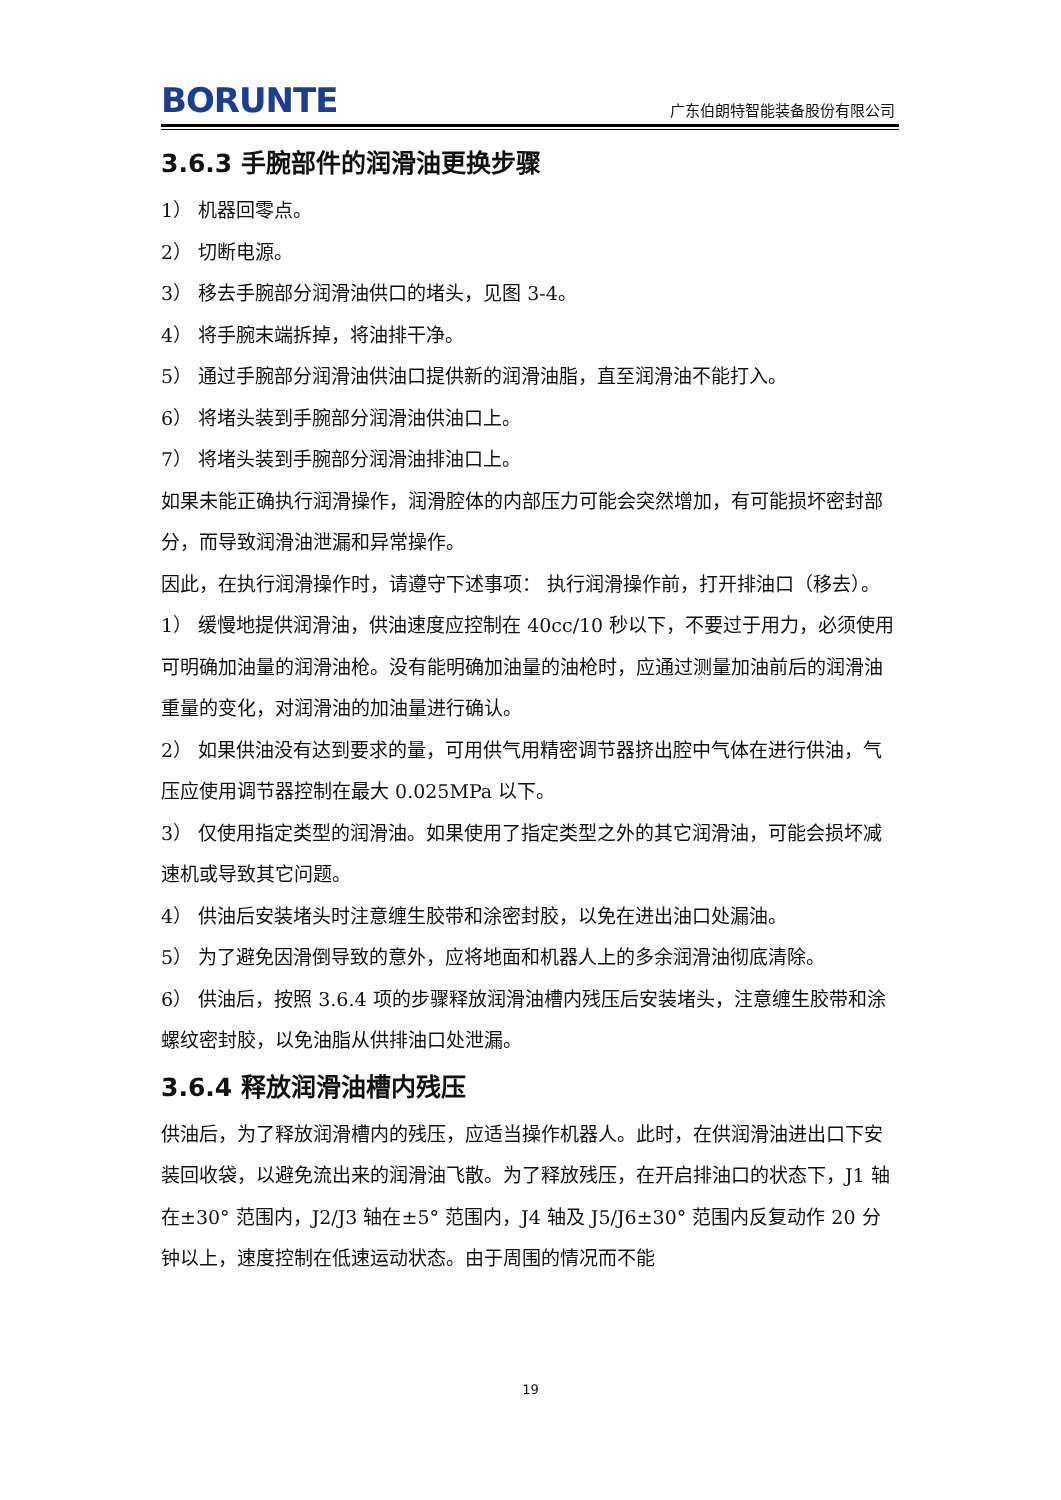BORUNTE 广东伯朗特智能装备股份有限公司
3.6.3 手腕部件的润滑油更换步骤
1） 机器回零点。
2） 切断电源。
3） 移去手腕部分润滑油供口的堵头，见图 3-4。
4） 将手腕末端拆掉，将油排干净。
5） 通过手腕部分润滑油供油口提供新的润滑油脂，直至润滑油不能打入。
6） 将堵头装到手腕部分润滑油供油口上。
7） 将堵头装到手腕部分润滑油排油口上。
如果未能正确执行润滑操作，润滑腔体的内部压力可能会突然增加，有可能损坏密封部分，而导致润滑油泄漏和异常操作。
因此，在执行润滑操作时，请遵守下述事项： 执行润滑操作前，打开排油口（移去）。
1） 缓慢地提供润滑油，供油速度应控制在 40cc/10 秒以下，不要过于用力，必须使用可明确加油量的润滑油枪。没有能明确加油量的油枪时，应通过测量加油前后的润滑油重量的变化，对润滑油的加油量进行确认。
2） 如果供油没有达到要求的量，可用供气用精密调节器挤出腔中气体在进行供油，气压应使用调节器控制在最大 0.025MPa 以下。
3） 仅使用指定类型的润滑油。如果使用了指定类型之外的其它润滑油，可能会损坏减速机或导致其它问题。
4） 供油后安装堵头时注意缠生胶带和涂密封胶，以免在进出油口处漏油。
5） 为了避免因滑倒导致的意外，应将地面和机器人上的多余润滑油彻底清除。
6） 供油后，按照 3.6.4 项的步骤释放润滑油槽内残压后安装堵头，注意缠生胶带和涂螺纹密封胶，以免油脂从供排油口处泄漏。
3.6.4 释放润滑油槽内残压
供油后，为了释放润滑槽内的残压，应适当操作机器人。此时，在供润滑油进出口下安装回收袋，以避免流出来的润滑油飞散。为了释放残压，在开启排油口的状态下，J1 轴在±30° 范围内，J2/J3 轴在±5° 范围内，J4 轴及 J5/J6±30° 范围内反复动作 20 分钟以上，速度控制在低速运动状态。由于周围的情况而不能
19